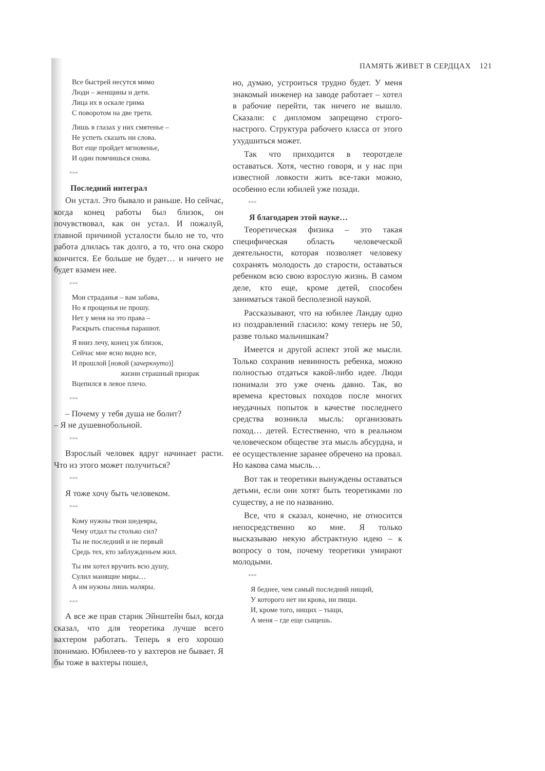ПАМЯТЬ ЖИВЕТ В СЕРДЦАХ 121
Все быстрей несутся мимо
Люди – женщины и дети.
Лица их в оскале грима
С поворотом на две трети.
Лишь в глазах у них смятенье –
Не успеть сказать ни слова.
Вот еще пройдет мгновенье,
И один помчишься снова.
***
Последний интеграл
Он устал. Это бывало и раньше. Но сейчас, когда конец работы был близок, он почувствовал, как он устал. И пожалуй, главной причиной усталости было не то, что работа длилась так долго, а то, что она скоро кончится. Ее больше не будет… и ничего не будет взамен нее.
***
Мои страданья – вам забава,
Но я прощенья не прошу.
Нет у меня на это права –
Раскрыть спасенья парашют.
Я вниз лечу, конец уж близок,
Сейчас мне ясно видно все,
И прошлой [новой (зачеркнуто)]
жизни страшный призрак
Вцепился в левое плечо.
***
– Почему у тебя душа не болит?
– Я не душевнобольной.
***
Взрослый человек вдруг начинает расти. Что из этого может получиться?
***
Я тоже хочу быть человеком.
***
Кому нужны твои шедевры,
Чему отдал ты столько сил?
Ты не последний и не первый
Средь тех, кто заблужденьем жил.
Ты им хотел вручить всю душу,
Сулил манящие миры…
А им нужны лишь маляры.
***
А все же прав старик Эйнштейн был, когда сказал, что для теоретика лучше всего вахтером работать. Теперь я его хорошо понимаю. Юбилеев-то у вахтеров не бывает. Я бы тоже в вахтеры пошел,
но, думаю, устроиться трудно будет. У меня знакомый инженер на заводе работает – хотел в рабочие перейти, так ничего не вышло. Сказали: с дипломом запрещено строго-настрого. Структура рабочего класса от этого ухудшиться может.
Так что приходится в теоротделе оставаться. Хотя, честно говоря, и у нас при известной ловкости жить все-таки можно, особенно если юбилей уже позади.
***
Я благодарен этой науке…
Теоретическая физика – это такая специфическая область человеческой деятельности, которая позволяет человеку сохранять молодость до старости, оставаться ребенком всю свою взрослую жизнь. В самом деле, кто еще, кроме детей, способен заниматься такой бесполезной наукой.
Рассказывают, что на юбилее Ландау одно из поздравлений гласило: кому теперь не 50, разве только мальчишкам?
Имеется и другой аспект этой же мысли. Только сохранив невинность ребенка, можно полностью отдаться какой-либо идее. Люди понимали это уже очень давно. Так, во времена крестовых походов после многих неудачных попыток в качестве последнего средства возникла мысль: организовать поход… детей. Естественно, что в реальном человеческом обществе эта мысль абсурдна, и ее осуществление заранее обречено на провал. Но какова сама мысль…
Вот так и теоретики вынуждены оставаться детьми, если они хотят быть теоретиками по существу, а не по названию.
Все, что я сказал, конечно, не относится непосредственно ко мне. Я только высказываю некую абстрактную идею – к вопросу о том, почему теоретики умирают молодыми.
***
Я беднее, чем самый последний нищий,
У которого нет ни крова, ни пищи.
И, кроме того, нищих – тыщи,
А меня – где еще сыщешь.